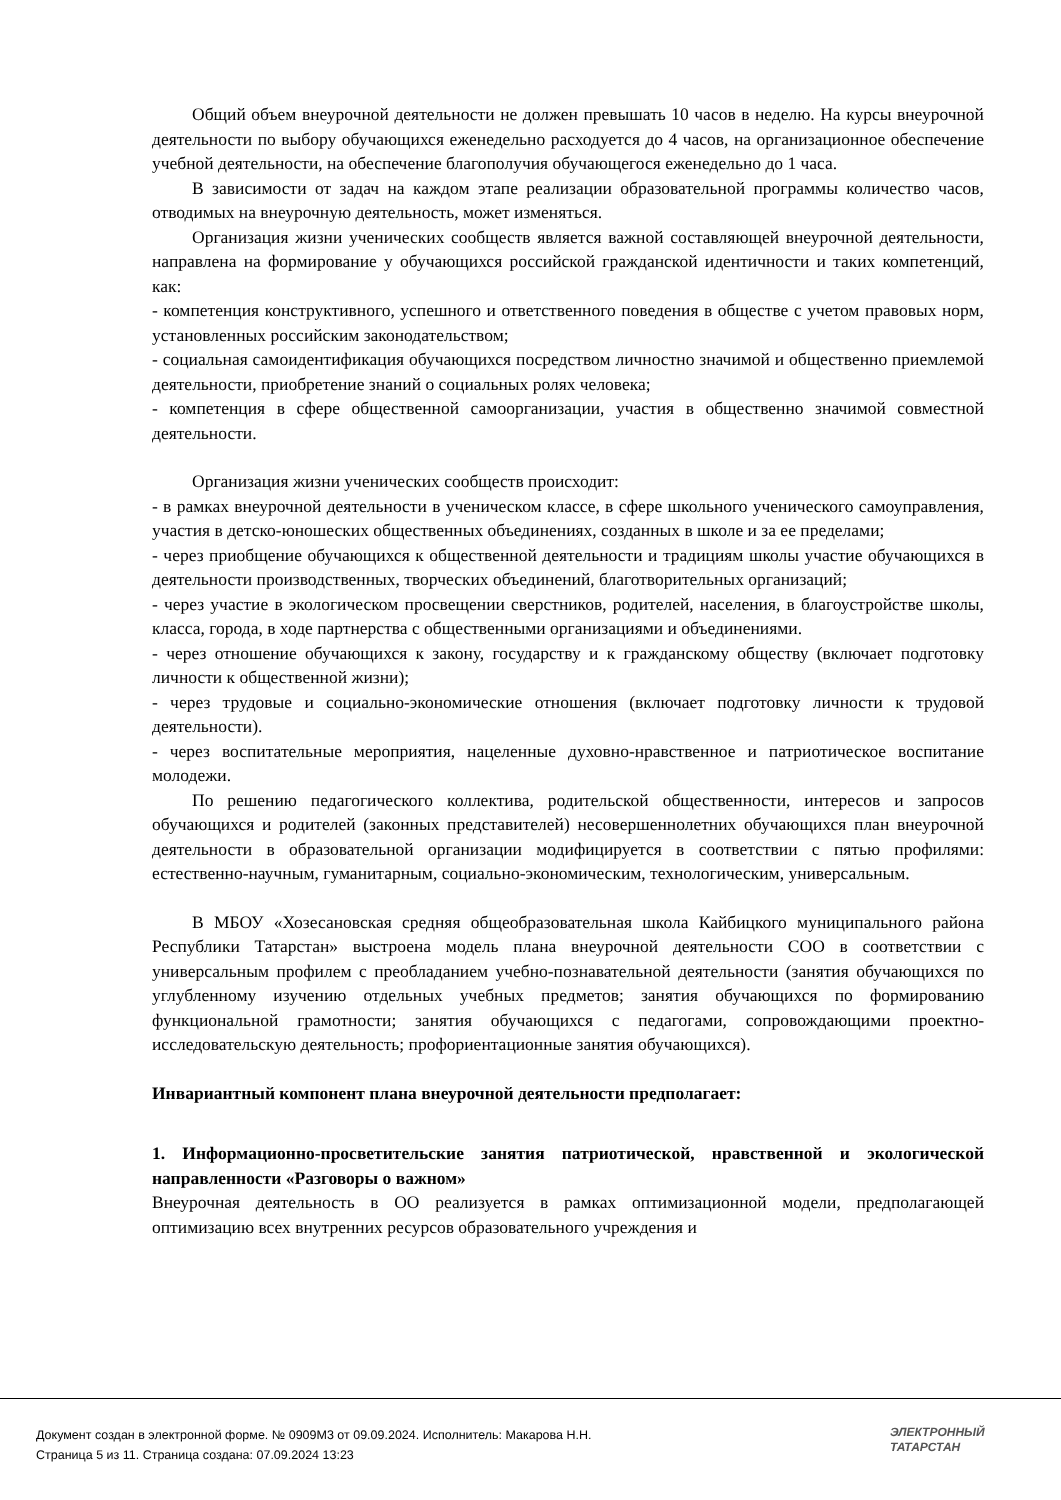Общий объем внеурочной деятельности не должен превышать 10 часов в неделю. На курсы внеурочной деятельности по выбору обучающихся еженедельно расходуется до 4 часов, на организационное обеспечение учебной деятельности, на обеспечение благополучия обучающегося еженедельно до 1 часа.
В зависимости от задач на каждом этапе реализации образовательной программы количество часов, отводимых на внеурочную деятельность, может изменяться.
Организация жизни ученических сообществ является важной составляющей внеурочной деятельности, направлена на формирование у обучающихся российской гражданской идентичности и таких компетенций, как:
- компетенция конструктивного, успешного и ответственного поведения в обществе с учетом правовых норм, установленных российским законодательством;
- социальная самоидентификация обучающихся посредством личностно значимой и общественно приемлемой деятельности, приобретение знаний о социальных ролях человека;
- компетенция в сфере общественной самоорганизации, участия в общественно значимой совместной деятельности.
Организация жизни ученических сообществ происходит:
- в рамках внеурочной деятельности в ученическом классе, в сфере школьного ученического самоуправления, участия в детско-юношеских общественных объединениях, созданных в школе и за ее пределами;
- через приобщение обучающихся к общественной деятельности и традициям школы участие обучающихся в деятельности производственных, творческих объединений, благотворительных организаций;
- через участие в экологическом просвещении сверстников, родителей, населения, в благоустройстве школы, класса, города, в ходе партнерства с общественными организациями и объединениями.
- через отношение обучающихся к закону, государству и к гражданскому обществу (включает подготовку личности к общественной жизни);
- через трудовые и социально-экономические отношения (включает подготовку личности к трудовой деятельности).
- через воспитательные мероприятия, нацеленные духовно-нравственное и патриотическое воспитание молодежи.
По решению педагогического коллектива, родительской общественности, интересов и запросов обучающихся и родителей (законных представителей) несовершеннолетних обучающихся план внеурочной деятельности в образовательной организации модифицируется в соответствии с пятью профилями: естественно-научным, гуманитарным, социально-экономическим, технологическим, универсальным.
В МБОУ «Хозесановская средняя общеобразовательная школа Кайбицкого муниципального района Республики Татарстан» выстроена модель плана внеурочной деятельности СОО в соответствии с универсальным профилем с преобладанием учебно-познавательной деятельности (занятия обучающихся по углубленному изучению отдельных учебных предметов; занятия обучающихся по формированию функциональной грамотности; занятия обучающихся с педагогами, сопровождающими проектно- исследовательскую деятельность; профориентационные занятия обучающихся).
Инвариантный компонент плана внеурочной деятельности предполагает:
1. Информационно-просветительские занятия патриотической, нравственной и экологической направленности «Разговоры о важном»
Внеурочная деятельность в ОО реализуется в рамках оптимизационной модели, предполагающей оптимизацию всех внутренних ресурсов образовательного учреждения и
Документ создан в электронной форме. № 0909М3 от 09.09.2024. Исполнитель: Макарова Н.Н.
Страница 5 из 11. Страница создана: 07.09.2024 13:23
ЭЛЕКТРОННЫЙ
ТАТАРСТАН